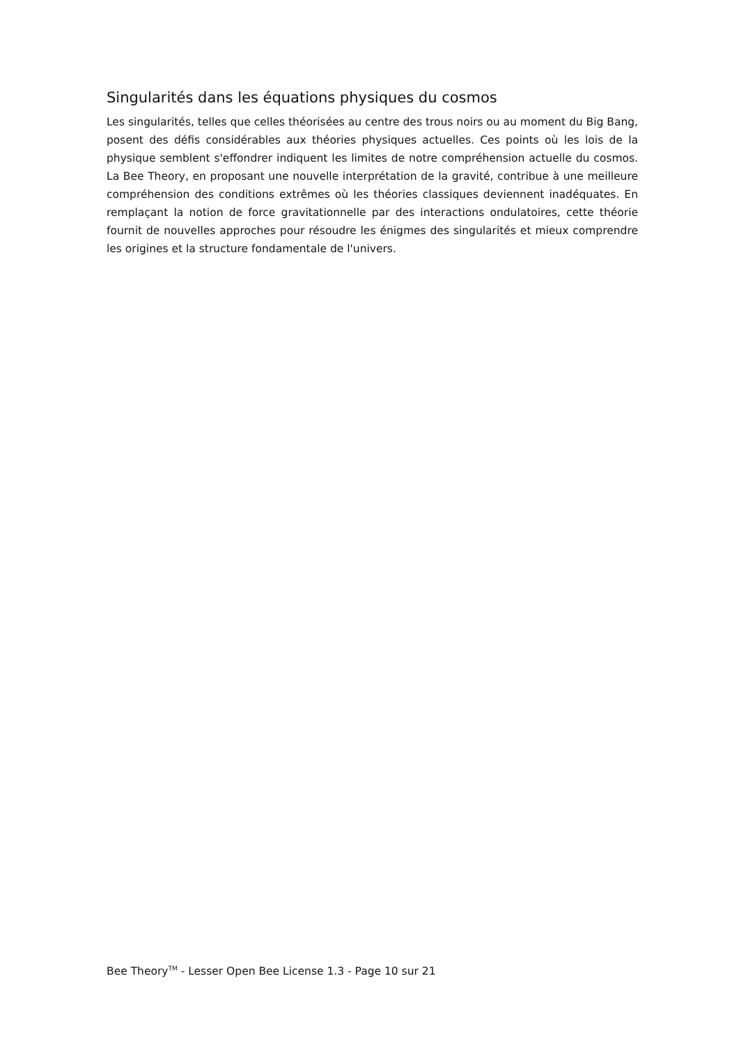Singularités dans les équations physiques du cosmos
Les singularités, telles que celles théorisées au centre des trous noirs ou au moment du Big Bang, posent des défis considérables aux théories physiques actuelles. Ces points où les lois de la physique semblent s'effondrer indiquent les limites de notre compréhension actuelle du cosmos. La Bee Theory, en proposant une nouvelle interprétation de la gravité, contribue à une meilleure compréhension des conditions extrêmes où les théories classiques deviennent inadéquates. En remplaçant la notion de force gravitationnelle par des interactions ondulatoires, cette théorie fournit de nouvelles approches pour résoudre les énigmes des singularités et mieux comprendre les origines et la structure fondamentale de l'univers.
Bee Theory<sup>TM</sup> - Lesser Open Bee License 1.3 - Page 10 sur 21